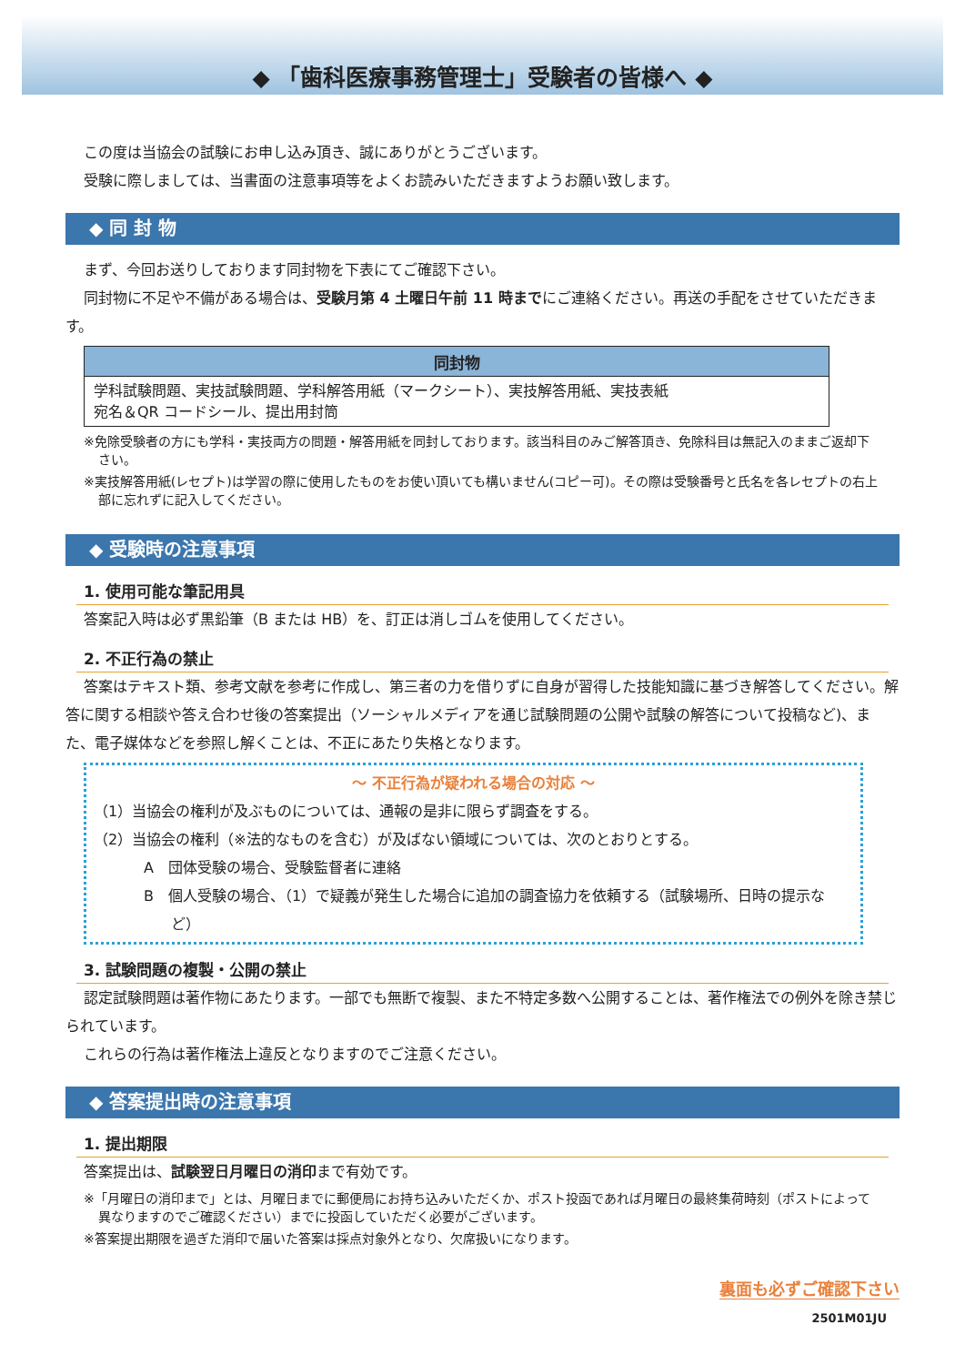◆ 「歯科医療事務管理士」受験者の皆様へ ◆
この度は当協会の試験にお申し込み頂き、誠にありがとうございます。
受験に際しましては、当書面の注意事項等をよくお読みいただきますようお願い致します。
◆ 同 封 物
まず、今回お送りしております同封物を下表にてご確認下さい。
同封物に不足や不備がある場合は、受験月第 4 土曜日午前 11 時までにご連絡ください。再送の手配をさせていただきます。
| 同封物 |
| --- |
| 学科試験問題、実技試験問題、学科解答用紙（マークシート）、実技解答用紙、実技表紙 宛名＆QR コードシール、提出用封筒 |
※免除受験者の方にも学科・実技両方の問題・解答用紙を同封しております。該当科目のみご解答頂き、免除科目は無記入のままご返却下さい。
※実技解答用紙(レセプト)は学習の際に使用したものをお使い頂いても構いません(コピー可)。その際は受験番号と氏名を各レセプトの右上部に忘れずに記入してください。
◆ 受験時の注意事項
1. 使用可能な筆記用具
答案記入時は必ず黒鉛筆（B または HB）を、訂正は消しゴムを使用してください。
2. 不正行為の禁止
答案はテキスト類、参考文献を参考に作成し、第三者の力を借りずに自身が習得した技能知識に基づき解答してください。解答に関する相談や答え合わせ後の答案提出（ソーシャルメディアを通じ試験問題の公開や試験の解答について投稿など)、また、電子媒体などを参照し解くことは、不正にあたり失格となります。
～ 不正行為が疑われる場合の対応 ～
（1）当協会の権利が及ぶものについては、通報の是非に限らず調査をする。
（2）当協会の権利（※法的なものを含む）が及ばない領域については、次のとおりとする。
A　団体受験の場合、受験監督者に連絡
B　個人受験の場合、（1）で疑義が発生した場合に追加の調査協力を依頼する（試験場所、日時の提示など）
3. 試験問題の複製・公開の禁止
認定試験問題は著作物にあたります。一部でも無断で複製、また不特定多数へ公開することは、著作権法での例外を除き禁じられています。
これらの行為は著作権法上違反となりますのでご注意ください。
◆ 答案提出時の注意事項
1. 提出期限
答案提出は、試験翌日月曜日の消印まで有効です。
※「月曜日の消印まで」とは、月曜日までに郵便局にお持ち込みいただくか、ポスト投函であれば月曜日の最終集荷時刻（ポストによって異なりますのでご確認ください）までに投函していただく必要がございます。
※答案提出期限を過ぎた消印で届いた答案は採点対象外となり、欠席扱いになります。
裏面も必ずご確認下さい
2501M01JU